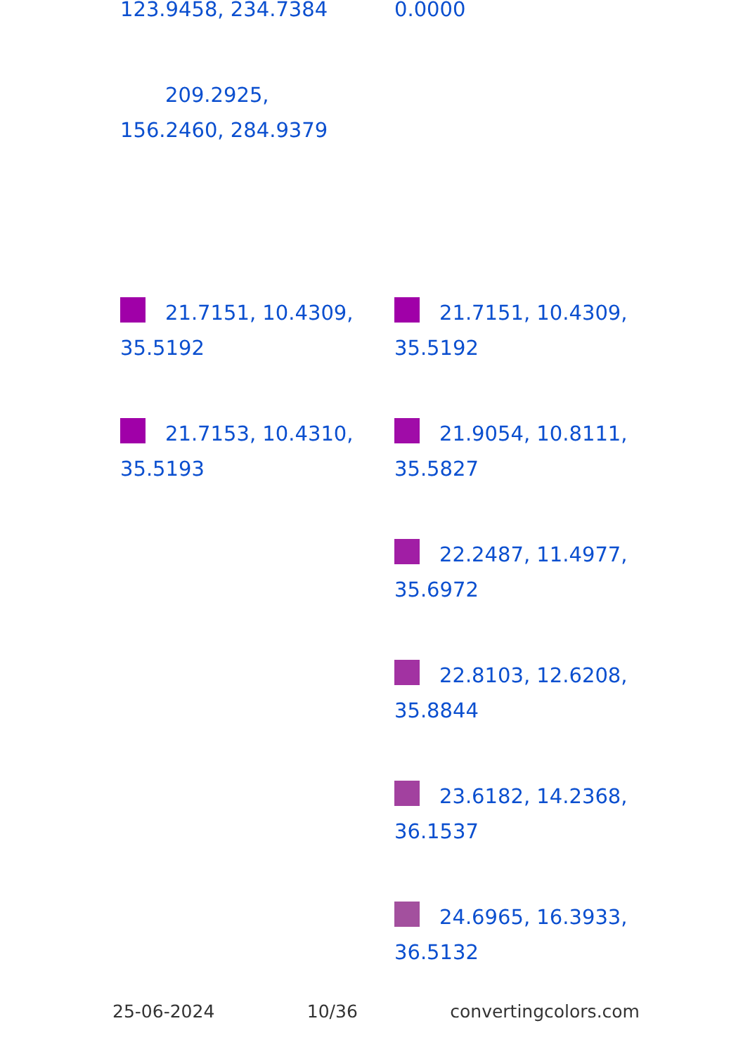| 123.9458, 234.7384 | 0.0000 |
| 209.2925, 156.2460, 284.9379 | |
| 21.7151, 10.4309, 35.5192 | 21.7151, 10.4309, 35.5192 |
| 21.7153, 10.4310, 35.5193 | 21.9054, 10.8111, 35.5827 |
| | 22.2487, 11.4977, 35.6972 |
| | 22.8103, 12.6208, 35.8844 |
| | 23.6182, 14.2368, 36.1537 |
| | 24.6965, 16.3933, 36.5132 |
25-06-2024 10/36 convertingcolors.com